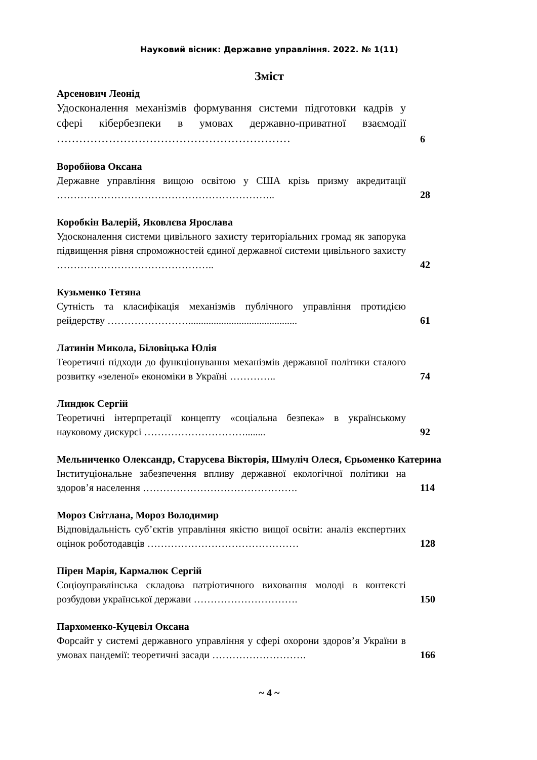Науковий вісник: Державне управління. 2022. № 1(11)
Зміст
Арсенович Леонід
Удосконалення механізмів формування системи підготовки кадрів у сфері кібербезпеки в умовах державно-приватної взаємодії ………………………………………………………
6
Воробйова Оксана
Державне управління вищою освітою у США крізь призму акредитації ………………………………………………………..
28
Коробкін Валерій, Яковлєва Ярослава
Удосконалення системи цивільного захисту територіальних громад як запорука підвищення рівня спроможностей єдиної державної системи цивільного захисту ………………………………………..
42
Кузьменко Тетяна
Сутність та класифікація механізмів публічного управління протидією рейдерству ……………………...........................................
61
Латинін Микола, Біловіцька Юлія
Теоретичні підходи до функціонування механізмів державної політики сталого розвитку «зеленої» економіки в Україні …………..
74
Линдюк Сергій
Теоретичні інтерпретації концепту «соціальна безпека» в українському науковому дискурсі …………………………........
92
Мельниченко Олександр, Старусева Вікторія, Шмуліч Олеся, Єрьоменко Катерина
Інституціональне забезпечення впливу державної екологічної політики на здоров’я населення ……………………………………….
114
Мороз Світлана, Мороз Володимир
Відповідальність суб’єктів управління якістю вищої освіти: аналіз експертних оцінок роботодавців ………………………………………
128
Пірен Марія, Кармалюк Сергій
Соціоуправлінська складова патріотичного виховання молоді в контексті розбудови української держави ………………………….
150
Пархоменко-Куцевіл Оксана
Форсайт у системі державного управління у сфері охорони здоров’я України в умовах пандемії: теоретичні засади ……………………….
166
~ 4 ~